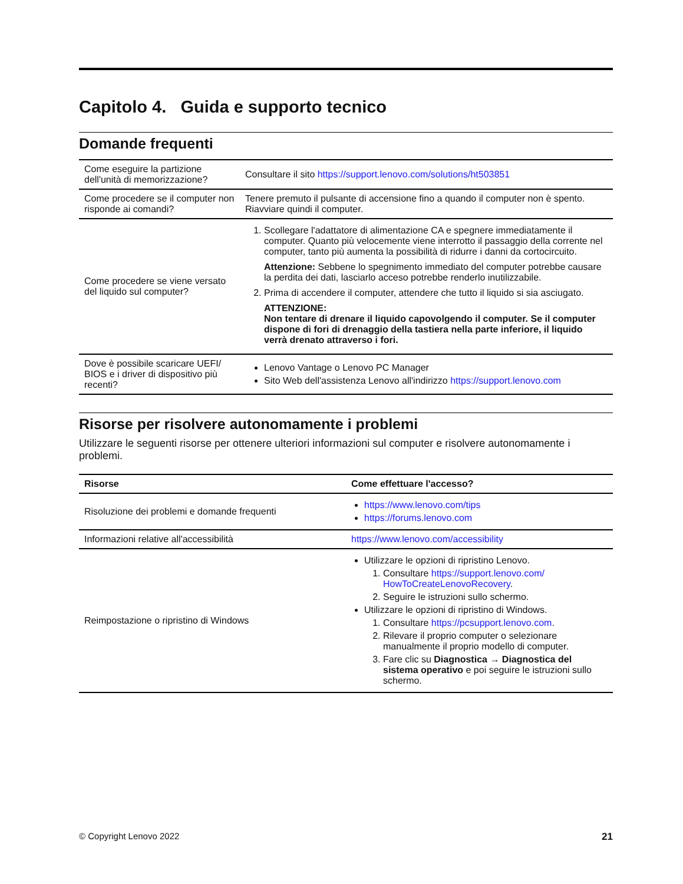Capitolo 4. Guida e supporto tecnico
Domande frequenti
| Come eseguire la partizione dell'unità di memorizzazione? | Consultare il sito https://support.lenovo.com/solutions/ht503851 |
| Come procedere se il computer non risponde ai comandi? | Tenere premuto il pulsante di accensione fino a quando il computer non è spento. Riavviare quindi il computer. |
| Come procedere se viene versato del liquido sul computer? | 1. Scollegare l'adattatore di alimentazione CA e spegnere immediatamente il computer. Quanto più velocemente viene interrotto il passaggio della corrente nel computer, tanto più aumenta la possibilità di ridurre i danni da cortocircuito. Attenzione: Sebbene lo spegnimento immediato del computer potrebbe causare la perdita dei dati, lasciarlo acceso potrebbe renderlo inutilizzabile. 2. Prima di accendere il computer, attendere che tutto il liquido si sia asciugato. ATTENZIONE: Non tentare di drenare il liquido capovolgendo il computer. Se il computer dispone di fori di drenaggio della tastiera nella parte inferiore, il liquido verrà drenato attraverso i fori. |
| Dove è possibile scaricare UEFI/ BIOS e i driver di dispositivo più recenti? | Lenovo Vantage o Lenovo PC Manager Sito Web dell'assistenza Lenovo all'indirizzo https://support.lenovo.com |
Risorse per risolvere autonomamente i problemi
Utilizzare le seguenti risorse per ottenere ulteriori informazioni sul computer e risolvere autonomamente i problemi.
| Risorse | Come effettuare l'accesso? |
| --- | --- |
| Risoluzione dei problemi e domande frequenti | https://www.lenovo.com/tips https://forums.lenovo.com |
| Informazioni relative all'accessibilità | https://www.lenovo.com/accessibility |
| Reimpostazione o ripristino di Windows | Utilizzare le opzioni di ripristino Lenovo. 1. Consultare https://support.lenovo.com/ HowToCreateLenovoRecovery . 2. Seguire le istruzioni sullo schermo. Utilizzare le opzioni di ripristino di Windows. 1. Consultare https://pcsupport.lenovo.com . 2. Rilevare il proprio computer o selezionare manualmente il proprio modello di computer. 3. Fare clic su Diagnostica → Diagnostica del sistema operativo e poi seguire le istruzioni sullo schermo. |
© Copyright Lenovo 2022 21